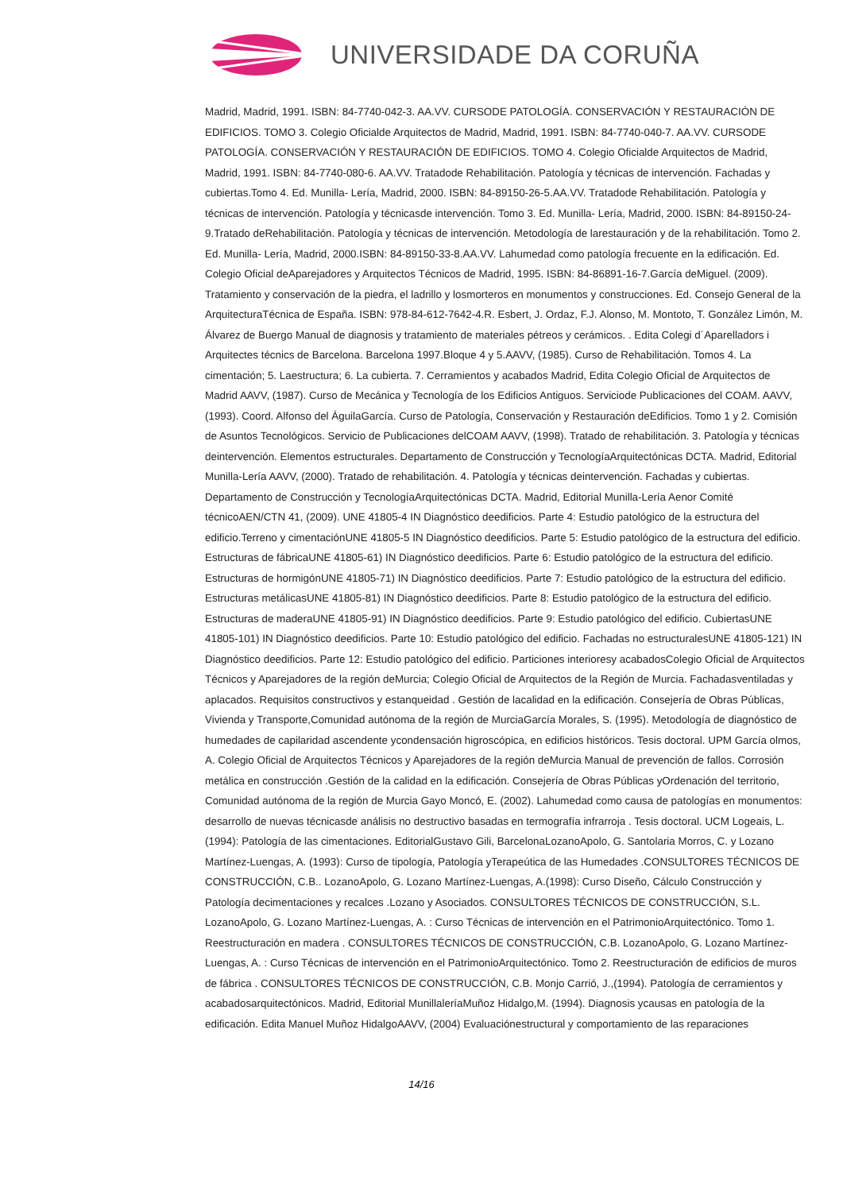UNIVERSIDADE DA CORUÑA
Madrid, Madrid, 1991. ISBN: 84-7740-042-3. AA.VV. CURSODE PATOLOGÍA. CONSERVACIÓN Y RESTAURACIÓN DE EDIFICIOS. TOMO 3. Colegio Oficialde Arquitectos de Madrid, Madrid, 1991. ISBN: 84-7740-040-7. AA.VV. CURSODE PATOLOGÍA. CONSERVACIÓN Y RESTAURACIÓN DE EDIFICIOS. TOMO 4. Colegio Oficialde Arquitectos de Madrid, Madrid, 1991. ISBN: 84-7740-080-6. AA.VV. Tratadode Rehabilitación. Patología y técnicas de intervención. Fachadas y cubiertas.Tomo 4. Ed. Munilla- Lería, Madrid, 2000. ISBN: 84-89150-26-5.AA.VV. Tratadode Rehabilitación. Patología y técnicas de intervención. Patología y técnicasde intervención. Tomo 3. Ed. Munilla- Lería, Madrid, 2000. ISBN: 84-89150-24-9.Tratado deRehabilitación. Patología y técnicas de intervención. Metodología de larestauración y de la rehabilitación. Tomo 2. Ed. Munilla- Lería, Madrid, 2000.ISBN: 84-89150-33-8.AA.VV. Lahumedad como patología frecuente en la edificación. Ed. Colegio Oficial deAparejadores y Arquitectos Técnicos de Madrid, 1995. ISBN: 84-86891-16-7.García deMiguel. (2009). Tratamiento y conservación de la piedra, el ladrillo y losmorteros en monumentos y construcciones. Ed. Consejo General de la ArquitecturaTécnica de España. ISBN: 978-84-612-7642-4.R. Esbert, J. Ordaz, F.J. Alonso, M. Montoto, T. González Limón, M. Álvarez de Buergo Manual de diagnosis y tratamiento de materiales pétreos y cerámicos. . Edita Colegi d´Aparelladors i Arquitectes técnics de Barcelona. Barcelona 1997.Bloque 4 y 5.AAVV, (1985). Curso de Rehabilitación. Tomos 4. La cimentación; 5. Laestructura; 6. La cubierta. 7. Cerramientos y acabados Madrid, Edita Colegio Oficial de Arquitectos de Madrid AAVV, (1987). Curso de Mecánica y Tecnología de los Edificios Antiguos. Serviciode Publicaciones del COAM. AAVV, (1993). Coord. Alfonso del ÁguilaGarcía. Curso de Patología, Conservación y Restauración deEdificios. Tomo 1 y 2. Comisión de Asuntos Tecnológicos. Servicio de Publicaciones delCOAM AAVV, (1998). Tratado de rehabilitación. 3. Patología y técnicas deintervención. Elementos estructurales. Departamento de Construcción y TecnologíaArquitectónicas DCTA. Madrid, Editorial Munilla-Lería AAVV, (2000). Tratado de rehabilitación. 4. Patología y técnicas deintervención. Fachadas y cubiertas. Departamento de Construcción y TecnologíaArquitectónicas DCTA. Madrid, Editorial Munilla-Lería Aenor Comité técnicoAEN/CTN 41, (2009). UNE 41805-4 IN Diagnóstico deedificios. Parte 4: Estudio patológico de la estructura del edificio.Terreno y cimentaciónUNE 41805-5 IN Diagnóstico deedificios. Parte 5: Estudio patológico de la estructura del edificio. Estructuras de fábricaUNE 41805-61) IN Diagnóstico deedificios. Parte 6: Estudio patológico de la estructura del edificio. Estructuras de hormigónUNE 41805-71) IN Diagnóstico deedificios. Parte 7: Estudio patológico de la estructura del edificio. Estructuras metálicasUNE 41805-81) IN Diagnóstico deedificios. Parte 8: Estudio patológico de la estructura del edificio. Estructuras de maderaUNE 41805-91) IN Diagnóstico deedificios. Parte 9: Estudio patológico del edificio. CubiertasUNE 41805-101) IN Diagnóstico deedificios. Parte 10: Estudio patológico del edificio. Fachadas no estructuralesUNE 41805-121) IN Diagnóstico deedificios. Parte 12: Estudio patológico del edificio. Particiones interioresy acabadosColegio Oficial de Arquitectos Técnicos y Aparejadores de la región deMurcia; Colegio Oficial de Arquitectos de la Región de Murcia. Fachadasventiladas y aplacados. Requisitos constructivos y estanqueidad . Gestión de lacalidad en la edificación. Consejería de Obras Públicas, Vivienda y Transporte,Comunidad autónoma de la región de MurciaGarcía Morales, S. (1995). Metodología de diagnóstico de humedades de capilaridad ascendente ycondensación higroscópica, en edificios históricos. Tesis doctoral. UPM García olmos, A. Colegio Oficial de Arquitectos Técnicos y Aparejadores de la región deMurcia Manual de prevención de fallos. Corrosión metálica en construcción .Gestión de la calidad en la edificación. Consejería de Obras Públicas yOrdenación del territorio, Comunidad autónoma de la región de Murcia Gayo Moncó, E. (2002). Lahumedad como causa de patologías en monumentos: desarrollo de nuevas técnicasde análisis no destructivo basadas en termografía infrarroja . Tesis doctoral. UCM Logeais, L. (1994): Patología de las cimentaciones. EditorialGustavo Gili, BarcelonaLozanoApolo, G. Santolaria Morros, C. y Lozano Martínez-Luengas, A. (1993): Curso de tipología, Patología yTerapeútica de las Humedades .CONSULTORES TÉCNICOS DE CONSTRUCCIÓN, C.B.. LozanoApolo, G. Lozano Martínez-Luengas, A.(1998): Curso Diseño, Cálculo Construcción y Patología decimentaciones y recalces .Lozano y Asociados. CONSULTORES TÉCNICOS DE CONSTRUCCIÓN, S.L. LozanoApolo, G. Lozano Martínez-Luengas, A. : Curso Técnicas de intervención en el PatrimonioArquitectónico. Tomo 1. Reestructuración en madera . CONSULTORES TÉCNICOS DE CONSTRUCCIÓN, C.B. LozanoApolo, G. Lozano Martínez-Luengas, A. : Curso Técnicas de intervención en el PatrimonioArquitectónico. Tomo 2. Reestructuración de edificios de muros de fábrica . CONSULTORES TÉCNICOS DE CONSTRUCCIÓN, C.B. Monjo Carrió, J.,(1994). Patología de cerramientos y acabadosarquitectónicos. Madrid, Editorial MunillaleríaMuñoz Hidalgo,M. (1994). Diagnosis ycausas en patología de la edificación. Edita Manuel Muñoz HidalgoAAVV, (2004) Evaluaciónestructural y comportamiento de las reparaciones
14/16